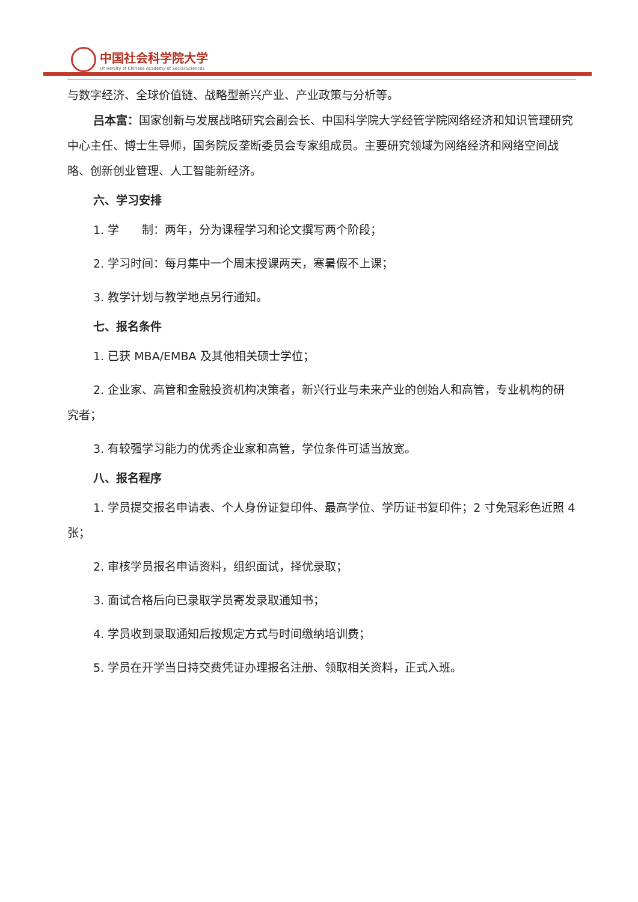中国社会科学院大学
University of Chinese Academy of Social Sciences
与数字经济、全球价值链、战略型新兴产业、产业政策与分析等。
吕本富：国家创新与发展战略研究会副会长、中国科学院大学经管学院网络经济和知识管理研究中心主任、博士生导师，国务院反垄断委员会专家组成员。主要研究领域为网络经济和网络空间战略、创新创业管理、人工智能新经济。
六、学习安排
1. 学　　制：两年，分为课程学习和论文撰写两个阶段；
2. 学习时间：每月集中一个周末授课两天，寒暑假不上课；
3. 教学计划与教学地点另行通知。
七、报名条件
1. 已获 MBA/EMBA 及其他相关硕士学位；
2. 企业家、高管和金融投资机构决策者，新兴行业与未来产业的创始人和高管，专业机构的研究者；
3. 有较强学习能力的优秀企业家和高管，学位条件可适当放宽。
八、报名程序
1. 学员提交报名申请表、个人身份证复印件、最高学位、学历证书复印件；2 寸免冠彩色近照 4 张；
2. 审核学员报名申请资料，组织面试，择优录取；
3. 面试合格后向已录取学员寄发录取通知书；
4. 学员收到录取通知后按规定方式与时间缴纳培训费；
5. 学员在开学当日持交费凭证办理报名注册、领取相关资料，正式入班。